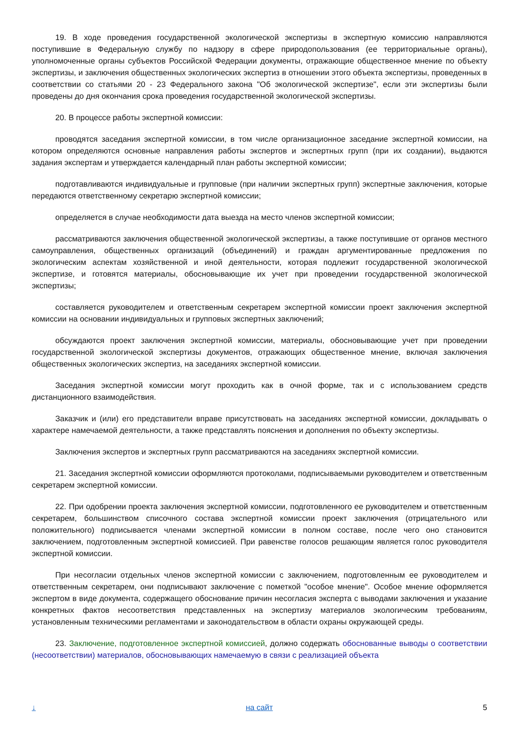19. В ходе проведения государственной экологической экспертизы в экспертную комиссию направляются поступившие в Федеральную службу по надзору в сфере природопользования (ее территориальные органы), уполномоченные органы субъектов Российской Федерации документы, отражающие общественное мнение по объекту экспертизы, и заключения общественных экологических экспертиз в отношении этого объекта экспертизы, проведенных в соответствии со статьями 20 - 23 Федерального закона "Об экологической экспертизе", если эти экспертизы были проведены до дня окончания срока проведения государственной экологической экспертизы.
20. В процессе работы экспертной комиссии:
проводятся заседания экспертной комиссии, в том числе организационное заседание экспертной комиссии, на котором определяются основные направления работы экспертов и экспертных групп (при их создании), выдаются задания экспертам и утверждается календарный план работы экспертной комиссии;
подготавливаются индивидуальные и групповые (при наличии экспертных групп) экспертные заключения, которые передаются ответственному секретарю экспертной комиссии;
определяется в случае необходимости дата выезда на место членов экспертной комиссии;
рассматриваются заключения общественной экологической экспертизы, а также поступившие от органов местного самоуправления, общественных организаций (объединений) и граждан аргументированные предложения по экологическим аспектам хозяйственной и иной деятельности, которая подлежит государственной экологической экспертизе, и готовятся материалы, обосновывающие их учет при проведении государственной экологической экспертизы;
составляется руководителем и ответственным секретарем экспертной комиссии проект заключения экспертной комиссии на основании индивидуальных и групповых экспертных заключений;
обсуждаются проект заключения экспертной комиссии, материалы, обосновывающие учет при проведении государственной экологической экспертизы документов, отражающих общественное мнение, включая заключения общественных экологических экспертиз, на заседаниях экспертной комиссии.
Заседания экспертной комиссии могут проходить как в очной форме, так и с использованием средств дистанционного взаимодействия.
Заказчик и (или) его представители вправе присутствовать на заседаниях экспертной комиссии, докладывать о характере намечаемой деятельности, а также представлять пояснения и дополнения по объекту экспертизы.
Заключения экспертов и экспертных групп рассматриваются на заседаниях экспертной комиссии.
21. Заседания экспертной комиссии оформляются протоколами, подписываемыми руководителем и ответственным секретарем экспертной комиссии.
22. При одобрении проекта заключения экспертной комиссии, подготовленного ее руководителем и ответственным секретарем, большинством списочного состава экспертной комиссии проект заключения (отрицательного или положительного) подписывается членами экспертной комиссии в полном составе, после чего оно становится заключением, подготовленным экспертной комиссией. При равенстве голосов решающим является голос руководителя экспертной комиссии.
При несогласии отдельных членов экспертной комиссии с заключением, подготовленным ее руководителем и ответственным секретарем, они подписывают заключение с пометкой "особое мнение". Особое мнение оформляется экспертом в виде документа, содержащего обоснование причин несогласия эксперта с выводами заключения и указание конкретных фактов несоответствия представленных на экспертизу материалов экологическим требованиям, установленным техническими регламентами и законодательством в области охраны окружающей среды.
23. Заключение, подготовленное экспертной комиссией, должно содержать обоснованные выводы о соответствии (несоответствии) материалов, обосновывающих намечаемую в связи с реализацией объекта
↓ на сайт 5